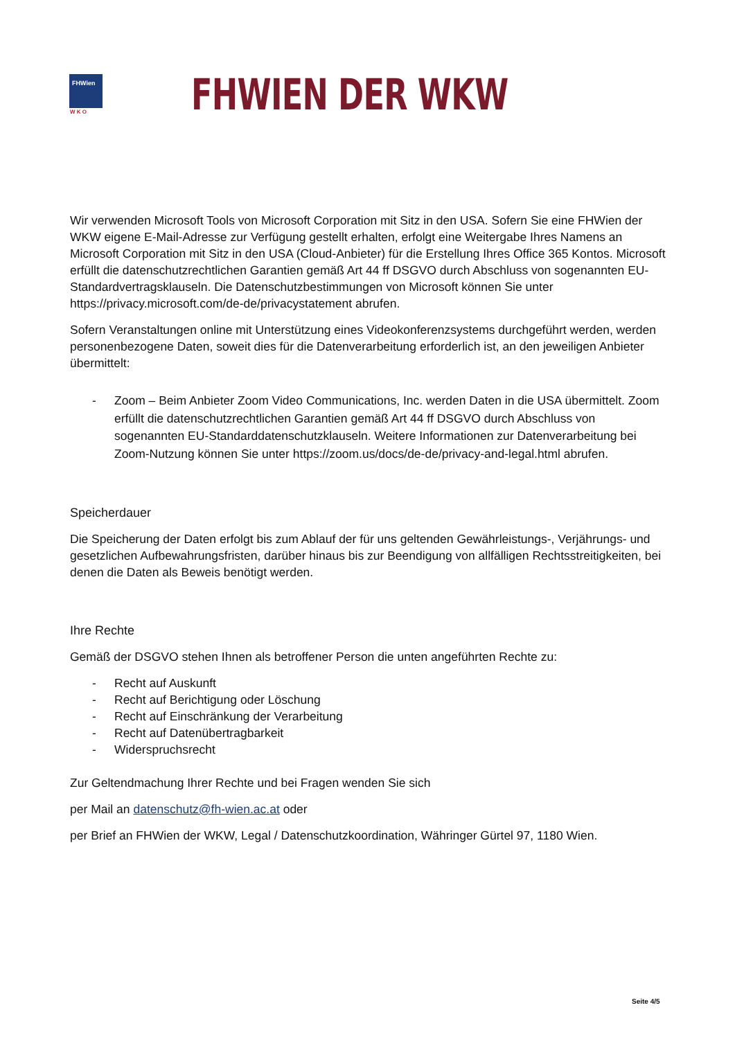FHWien
W K O
FHWIEN DER WKW
Wir verwenden Microsoft Tools von Microsoft Corporation mit Sitz in den USA. Sofern Sie eine FHWien der WKW eigene E-Mail-Adresse zur Verfügung gestellt erhalten, erfolgt eine Weitergabe Ihres Namens an Microsoft Corporation mit Sitz in den USA (Cloud-Anbieter) für die Erstellung Ihres Office 365 Kontos. Microsoft erfüllt die datenschutzrechtlichen Garantien gemäß Art 44 ff DSGVO durch Abschluss von sogenannten EU-Standardvertragsklauseln. Die Datenschutzbestimmungen von Microsoft können Sie unter https://privacy.microsoft.com/de-de/privacystatement abrufen.
Sofern Veranstaltungen online mit Unterstützung eines Videokonferenzsystems durchgeführt werden, werden personenbezogene Daten, soweit dies für die Datenverarbeitung erforderlich ist, an den jeweiligen Anbieter übermittelt:
- Zoom – Beim Anbieter Zoom Video Communications, Inc. werden Daten in die USA übermittelt. Zoom erfüllt die datenschutzrechtlichen Garantien gemäß Art 44 ff DSGVO durch Abschluss von sogenannten EU-Standarddatenschutzklauseln. Weitere Informationen zur Datenverarbeitung bei Zoom-Nutzung können Sie unter https://zoom.us/docs/de-de/privacy-and-legal.html abrufen.
Speicherdauer
Die Speicherung der Daten erfolgt bis zum Ablauf der für uns geltenden Gewährleistungs-, Verjährungs- und gesetzlichen Aufbewahrungsfristen, darüber hinaus bis zur Beendigung von allfälligen Rechtsstreitigkeiten, bei denen die Daten als Beweis benötigt werden.
Ihre Rechte
Gemäß der DSGVO stehen Ihnen als betroffener Person die unten angeführten Rechte zu:
- Recht auf Auskunft
- Recht auf Berichtigung oder Löschung
- Recht auf Einschränkung der Verarbeitung
- Recht auf Datenübertragbarkeit
- Widerspruchsrecht
Zur Geltendmachung Ihrer Rechte und bei Fragen wenden Sie sich
per Mail an datenschutz@fh-wien.ac.at oder
per Brief an FHWien der WKW, Legal / Datenschutzkoordination, Währinger Gürtel 97, 1180 Wien.
Seite 4/5